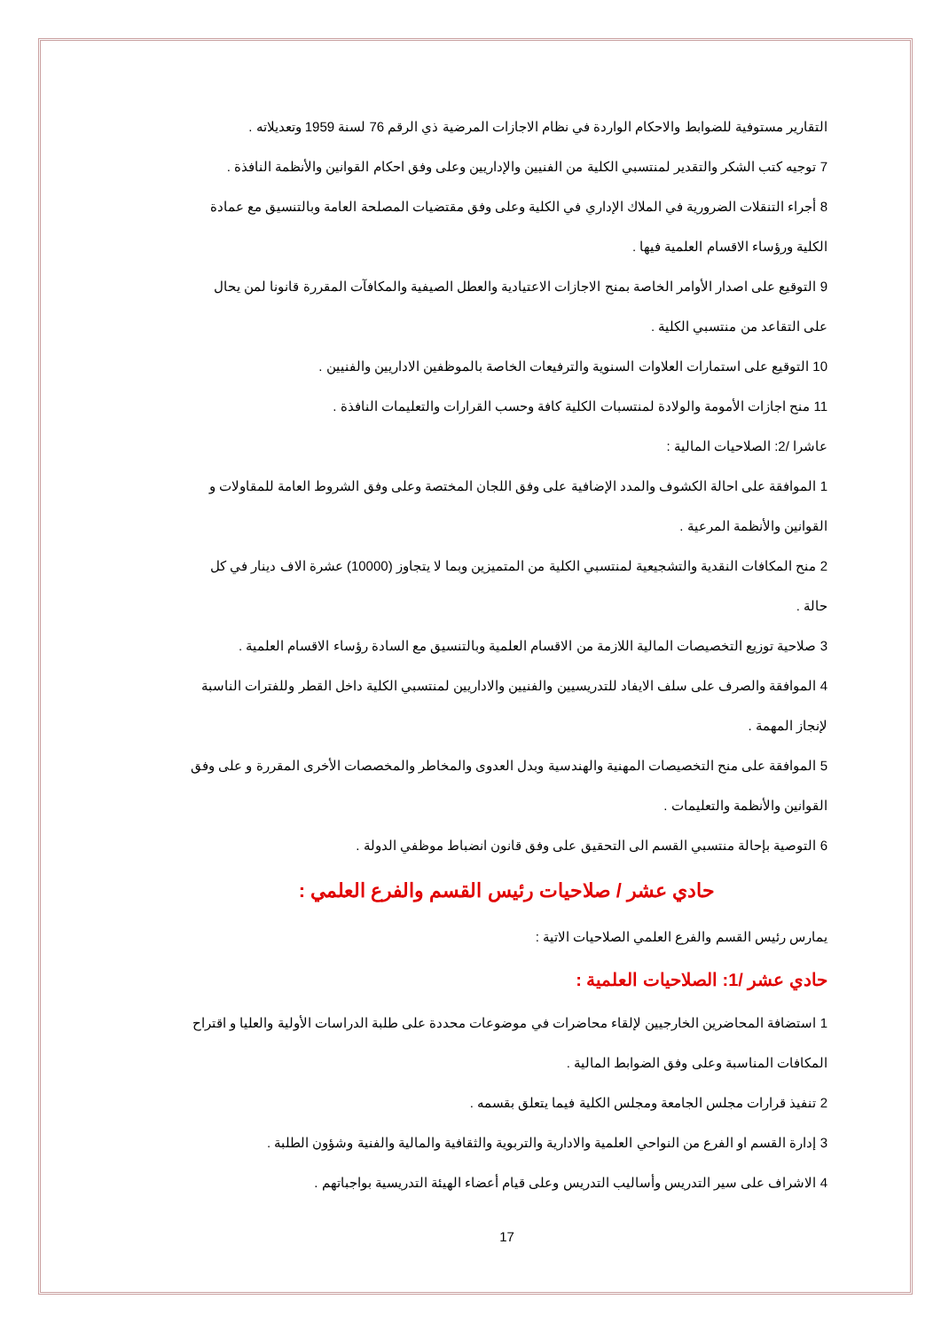التقارير مستوفية للضوابط والاحكام الواردة في نظام الاجازات المرضية ذي الرقم 76 لسنة 1959 وتعديلاته .
7 توجيه كتب الشكر والتقدير لمنتسبي الكلية من الفنيين والإداريين وعلى وفق احكام القوانين والأنظمة النافذة .
8 أجراء التنقلات الضرورية في الملاك الإداري في الكلية وعلى وفق مقتضيات المصلحة العامة وبالتنسيق مع عمادة الكلية ورؤساء الاقسام العلمية فيها .
9 التوقيع على اصدار الأوامر الخاصة بمنح الاجازات الاعتيادية والعطل الصيفية والمكافآت المقررة قانونا لمن يحال على التقاعد من منتسبي الكلية .
10 التوقيع على استمارات العلاوات السنوية والترفيعات الخاصة بالموظفين الاداريين والفنيين .
11 منح اجازات الأمومة والولادة لمنتسبات الكلية كافة وحسب القرارات والتعليمات النافذة .
عاشرا /2: الصلاحيات المالية :
1 الموافقة على احالة الكشوف والمدد الإضافية على وفق اللجان المختصة وعلى وفق الشروط العامة للمقاولات و القوانين والأنظمة المرعية .
2 منح المكافات النقدية والتشجيعية لمنتسبي الكلية من المتميزين وبما لا يتجاوز (10000) عشرة الاف دينار في كل حالة .
3 صلاحية توزيع التخصيصات المالية اللازمة من الاقسام العلمية وبالتنسيق مع السادة رؤساء الاقسام العلمية .
4 الموافقة والصرف على سلف الايفاد للتدريسيين والفنيين والاداريين لمنتسبي الكلية داخل القطر وللفترات الناسبة لإنجاز المهمة .
5 الموافقة على منح التخصيصات المهنية والهندسية وبدل العدوى والمخاطر والمخصصات الأخرى المقررة و على وفق القوانين والأنظمة والتعليمات .
6 التوصية بإحالة منتسبي القسم الى التحقيق على وفق قانون انضباط موظفي الدولة .
حادي عشر / صلاحيات رئيس القسم والفرع العلمي :
يمارس رئيس القسم والفرع العلمي الصلاحيات الاتية :
حادي عشر /1: الصلاحيات العلمية :
1 استضافة المحاضرين الخارجيين لإلقاء محاضرات في موضوعات محددة على طلبة الدراسات الأولية والعليا و اقتراح المكافات المناسبة وعلى وفق الضوابط المالية .
2 تنفيذ قرارات مجلس الجامعة ومجلس الكلية فيما يتعلق بقسمه .
3 إدارة القسم او الفرع من النواحي العلمية والادارية والتربوية والثقافية والمالية والفنية وشؤون الطلبة .
4 الاشراف على سير التدريس وأساليب التدريس وعلى قيام أعضاء الهيئة التدريسية بواجباتهم .
17